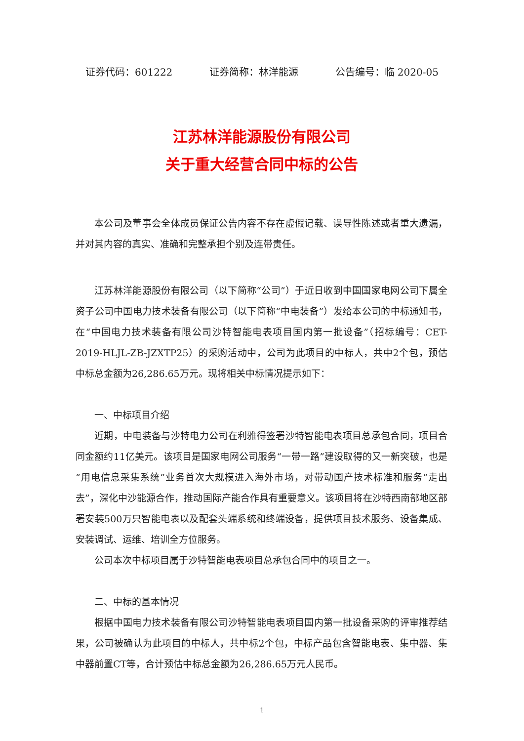证券代码：601222 证券简称：林洋能源 公告编号：临 2020-05
江苏林洋能源股份有限公司
关于重大经营合同中标的公告
本公司及董事会全体成员保证公告内容不存在虚假记载、误导性陈述或者重大遗漏，并对其内容的真实、准确和完整承担个别及连带责任。
江苏林洋能源股份有限公司（以下简称“公司”）于近日收到中国国家电网公司下属全资子公司中国电力技术装备有限公司（以下简称“中电装备”）发给本公司的中标通知书，在“中国电力技术装备有限公司沙特智能电表项目国内第一批设备”（招标编号：CET-2019-HLJL-ZB-JZXTP25）的采购活动中，公司为此项目的中标人，共中2个包，预估中标总金额为26,286.65万元。现将相关中标情况提示如下：
一、中标项目介绍
近期，中电装备与沙特电力公司在利雅得签署沙特智能电表项目总承包合同，项目合同金额约11亿美元。该项目是国家电网公司服务“一带一路”建设取得的又一新突破，也是“用电信息采集系统”业务首次大规模进入海外市场，对带动国产技术标准和服务“走出去”，深化中沙能源合作，推动国际产能合作具有重要意义。该项目将在沙特西南部地区部署安装500万只智能电表以及配套头端系统和终端设备，提供项目技术服务、设备集成、安装调试、运维、培训全方位服务。
公司本次中标项目属于沙特智能电表项目总承包合同中的项目之一。
二、中标的基本情况
根据中国电力技术装备有限公司沙特智能电表项目国内第一批设备采购的评审推荐结果，公司被确认为此项目的中标人，共中标2个包，中标产品包含智能电表、集中器、集中器前置CT等，合计预估中标总金额为26,286.65万元人民币。
1